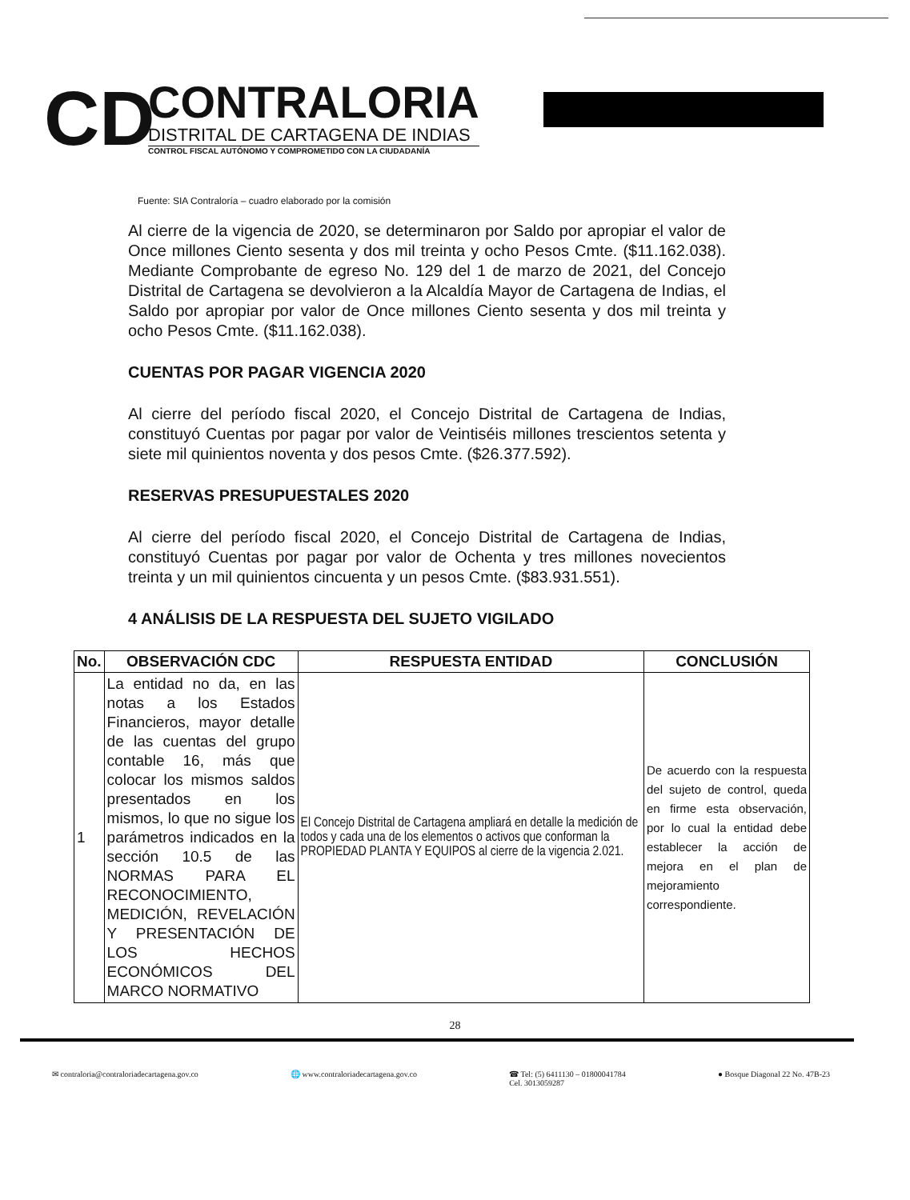CD
CONTRALORIA
DISTRITAL DE CARTAGENA DE INDIAS
CONTROL FISCAL AUTÓNOMO Y COMPROMETIDO CON LA CIUDADANÍA
Fuente: SIA Contraloría – cuadro elaborado por la comisión
Al cierre de la vigencia de 2020, se determinaron por Saldo por apropiar el valor de Once millones Ciento sesenta y dos mil treinta y ocho Pesos Cmte. ($11.162.038). Mediante Comprobante de egreso No. 129 del 1 de marzo de 2021, del Concejo Distrital de Cartagena se devolvieron a la Alcaldía Mayor de Cartagena de Indias, el Saldo por apropiar por valor de Once millones Ciento sesenta y dos mil treinta y ocho Pesos Cmte. ($11.162.038).
CUENTAS POR PAGAR VIGENCIA 2020
Al cierre del período fiscal 2020, el Concejo Distrital de Cartagena de Indias, constituyó Cuentas por pagar por valor de Veintiséis millones trescientos setenta y siete mil quinientos noventa y dos pesos Cmte. ($26.377.592).
RESERVAS PRESUPUESTALES 2020
Al cierre del período fiscal 2020, el Concejo Distrital de Cartagena de Indias, constituyó Cuentas por pagar por valor de Ochenta y tres millones novecientos treinta y un mil quinientos cincuenta y un pesos Cmte. ($83.931.551).
4 ANÁLISIS DE LA RESPUESTA DEL SUJETO VIGILADO
| No. | OBSERVACIÓN CDC | RESPUESTA ENTIDAD | CONCLUSIÓN |
| --- | --- | --- | --- |
| 1 | La entidad no da, en las notas a los Estados Financieros, mayor detalle de las cuentas del grupo contable 16, más que colocar los mismos saldos presentados en los mismos, lo que no sigue los parámetros indicados en la sección 10.5 de las NORMAS PARA EL RECONOCIMIENTO, MEDICIÓN, REVELACIÓN Y PRESENTACIÓN DE LOS HECHOS ECONÓMICOS DEL MARCO NORMATIVO | El Concejo Distrital de Cartagena ampliará en detalle la medición de todos y cada una de los elementos o activos que conforman la PROPIEDAD PLANTA Y EQUIPOS al cierre de la vigencia 2.021. | De acuerdo con la respuesta del sujeto de control, queda en firme esta observación, por lo cual la entidad debe establecer la acción de mejora en el plan de mejoramiento correspondiente. |
28
✉ contraloria@contraloriadecartagena.gov.co 🌐 www.contraloriadecartagena.gov.co ☎ Tel: (5) 6411130 – 01800041784
Cel. 3013059287 ● Bosque Diagonal 22 No. 47B-23